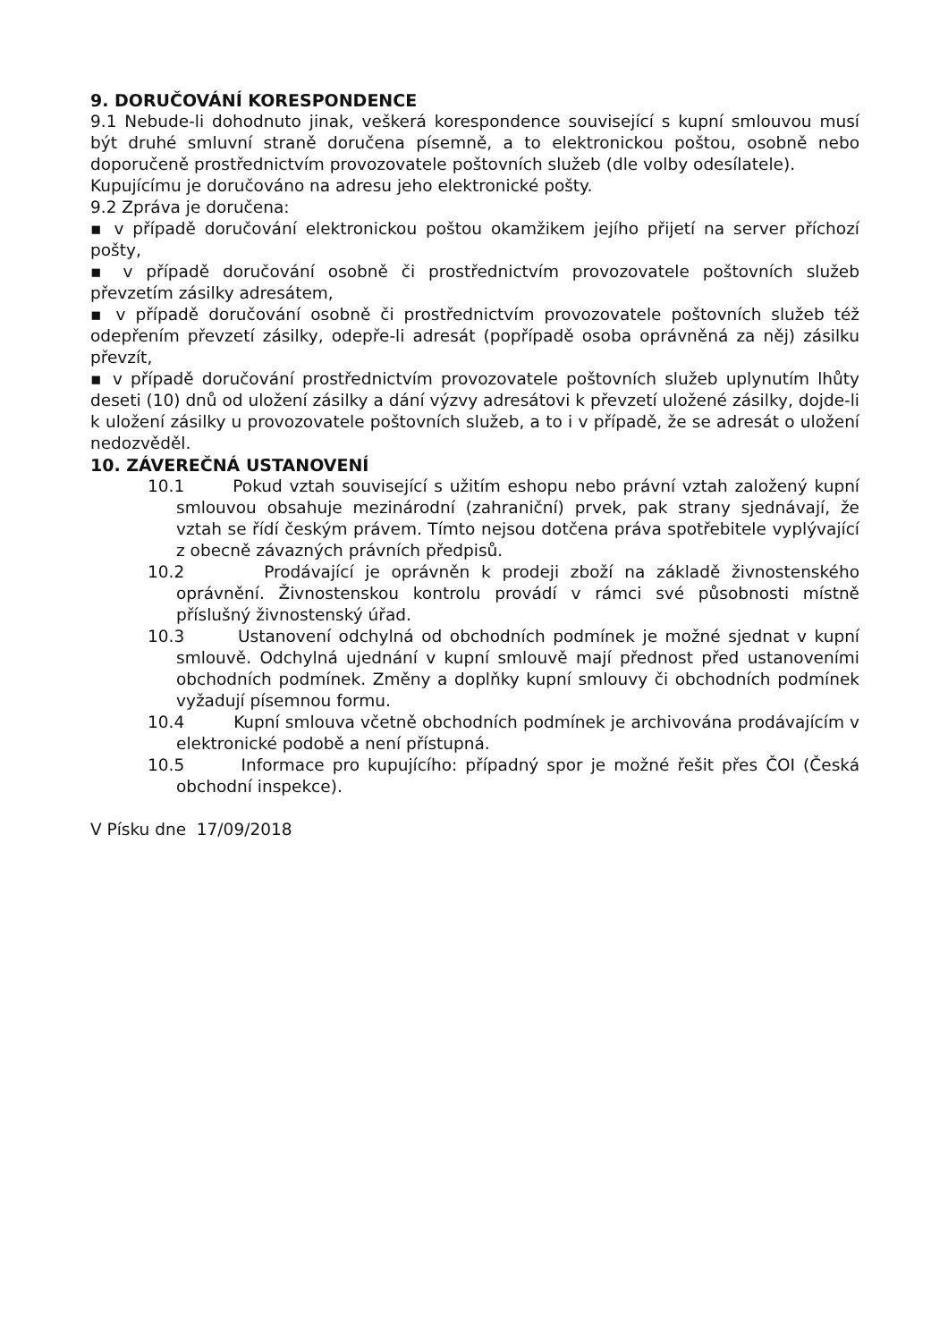9. DORUČOVÁNÍ KORESPONDENCE
9.1 Nebude-li dohodnuto jinak, veškerá korespondence související s kupní smlouvou musí být druhé smluvní straně doručena písemně, a to elektronickou poštou, osobně nebo doporučeně prostřednictvím provozovatele poštovních služeb (dle volby odesílatele).
Kupujícímu je doručováno na adresu jeho elektronické pošty.
9.2 Zpráva je doručena:
▪ v případě doručování elektronickou poštou okamžikem jejího přijetí na server příchozí pošty,
▪ v případě doručování osobně či prostřednictvím provozovatele poštovních služeb převzetím zásilky adresátem,
▪ v případě doručování osobně či prostřednictvím provozovatele poštovních služeb též odepřením převzetí zásilky, odepře-li adresát (popřípadě osoba oprávněná za něj) zásilku převzít,
▪ v případě doručování prostřednictvím provozovatele poštovních služeb uplynutím lhůty deseti (10) dnů od uložení zásilky a dání výzvy adresátovi k převzetí uložené zásilky, dojde-li k uložení zásilky u provozovatele poštovních služeb, a to i v případě, že se adresát o uložení nedozvěděl.
10. ZÁVEREČNÁ USTANOVENÍ
10.1 Pokud vztah související s užitím eshopu nebo právní vztah založený kupní smlouvou obsahuje mezinárodní (zahraniční) prvek, pak strany sjednávají, že vztah se řídí českým právem. Tímto nejsou dotčena práva spotřebitele vyplývající z obecně závazných právních předpisů.
10.2 Prodávající je oprávněn k prodeji zboží na základě živnostenského oprávnění. Živnostenskou kontrolu provádí v rámci své působnosti místně příslušný živnostenský úřad.
10.3 Ustanovení odchylná od obchodních podmínek je možné sjednat v kupní smlouvě. Odchylná ujednání v kupní smlouvě mají přednost před ustanoveními obchodních podmínek. Změny a doplňky kupní smlouvy či obchodních podmínek vyžadují písemnou formu.
10.4 Kupní smlouva včetně obchodních podmínek je archivována prodávajícím v elektronické podobě a není přístupná.
10.5 Informace pro kupujícího: případný spor je možné řešit přes ČOI (Česká obchodní inspekce).
V Písku dne 17/09/2018